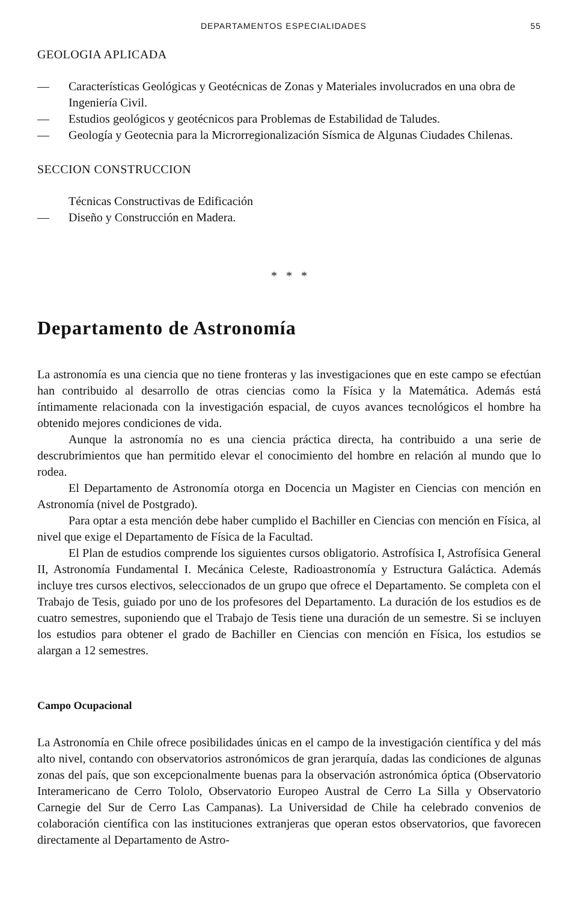DEPARTAMENTOS ESPECIALIDADES 55
GEOLOGIA APLICADA
— Características Geológicas y Geotécnicas de Zonas y Materiales involucrados en una obra de Ingeniería Civil.
— Estudios geológicos y geotécnicos para Problemas de Estabilidad de Taludes.
— Geología y Geotecnia para la Microrregionalización Sísmica de Algunas Ciudades Chilenas.
SECCION CONSTRUCCION
Técnicas Constructivas de Edificación
— Diseño y Construcción en Madera.
* * *
Departamento de Astronomía
La astronomía es una ciencia que no tiene fronteras y las investigaciones que en este campo se efectúan han contribuido al desarrollo de otras ciencias como la Física y la Matemática. Además está íntimamente relacionada con la investigación espacial, de cuyos avances tecnológicos el hombre ha obtenido mejores condiciones de vida.
Aunque la astronomía no es una ciencia práctica directa, ha contribuido a una serie de descrubrimientos que han permitido elevar el conocimiento del hombre en relación al mundo que lo rodea.
El Departamento de Astronomía otorga en Docencia un Magister en Ciencias con mención en Astronomía (nivel de Postgrado).
Para optar a esta mención debe haber cumplido el Bachiller en Ciencias con mención en Física, al nivel que exige el Departamento de Física de la Facultad.
El Plan de estudios comprende los siguientes cursos obligatorio. Astrofísica I, Astrofísica General II, Astronomía Fundamental I. Mecánica Celeste, Radioastronomía y Estructura Galáctica. Además incluye tres cursos electivos, seleccionados de un grupo que ofrece el Departamento. Se completa con el Trabajo de Tesis, guiado por uno de los profesores del Departamento. La duración de los estudios es de cuatro semestres, suponiendo que el Trabajo de Tesis tiene una duración de un semestre. Si se incluyen los estudios para obtener el grado de Bachiller en Ciencias con mención en Física, los estudios se alargan a 12 semestres.
Campo Ocupacional
La Astronomía en Chile ofrece posibilidades únicas en el campo de la investigación científica y del más alto nivel, contando con observatorios astronómicos de gran jerarquía, dadas las condiciones de algunas zonas del país, que son excepcionalmente buenas para la observación astronómica óptica (Observatorio Interamericano de Cerro Tololo, Observatorio Europeo Austral de Cerro La Silla y Observatorio Carnegie del Sur de Cerro Las Campanas). La Universidad de Chile ha celebrado convenios de colaboración científica con las instituciones extranjeras que operan estos observatorios, que favorecen directamente al Departamento de Astro-